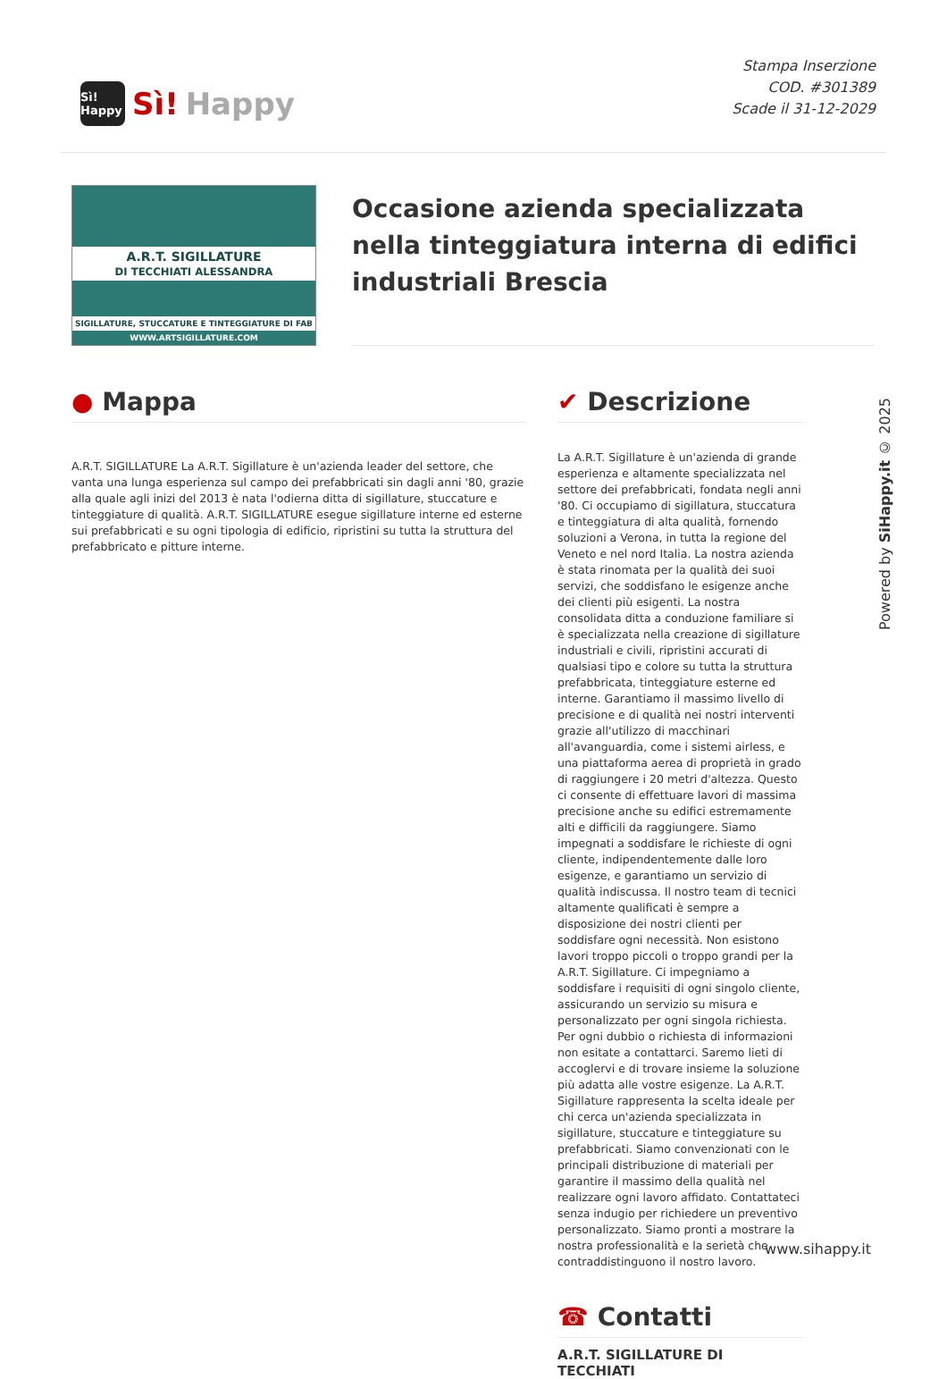Sì! Happy
Sì! Happy
Stampa Inserzione
COD. #301389
Scade il 31-12-2029
A.R.T. SIGILLATURE
DI TECCHIATI ALESSANDRA
SIGILLATURE, STUCCATURE E TINTEGGIATURE DI FAB
WWW.ARTSIGILLATURE.COM
Occasione azienda specializzata nella tinteggiatura interna di edifici industriali Brescia
● Mappa
A.R.T. SIGILLATURE La A.R.T. Sigillature è un'azienda leader del settore, che vanta una lunga esperienza sul campo dei prefabbricati sin dagli anni '80, grazie alla quale agli inizi del 2013 è nata l'odierna ditta di sigillature, stuccature e tinteggiature di qualità. A.R.T. SIGILLATURE esegue sigillature interne ed esterne sui prefabbricati e su ogni tipologia di edificio, ripristini su tutta la struttura del prefabbricato e pitture interne.
✔ Descrizione
La A.R.T. Sigillature è un'azienda di grande esperienza e altamente specializzata nel settore dei prefabbricati, fondata negli anni '80. Ci occupiamo di sigillatura, stuccatura e tinteggiatura di alta qualità, fornendo soluzioni a Verona, in tutta la regione del Veneto e nel nord Italia. La nostra azienda è stata rinomata per la qualità dei suoi servizi, che soddisfano le esigenze anche dei clienti più esigenti. La nostra consolidata ditta a conduzione familiare si è specializzata nella creazione di sigillature industriali e civili, ripristini accurati di qualsiasi tipo e colore su tutta la struttura prefabbricata, tinteggiature esterne ed interne. Garantiamo il massimo livello di precisione e di qualità nei nostri interventi grazie all'utilizzo di macchinari all'avanguardia, come i sistemi airless, e una piattaforma aerea di proprietà in grado di raggiungere i 20 metri d'altezza. Questo ci consente di effettuare lavori di massima precisione anche su edifici estremamente alti e difficili da raggiungere. Siamo impegnati a soddisfare le richieste di ogni cliente, indipendentemente dalle loro esigenze, e garantiamo un servizio di qualità indiscussa. Il nostro team di tecnici altamente qualificati è sempre a disposizione dei nostri clienti per soddisfare ogni necessità. Non esistono lavori troppo piccoli o troppo grandi per la A.R.T. Sigillature. Ci impegniamo a soddisfare i requisiti di ogni singolo cliente, assicurando un servizio su misura e personalizzato per ogni singola richiesta. Per ogni dubbio o richiesta di informazioni non esitate a contattarci. Saremo lieti di accoglervi e di trovare insieme la soluzione più adatta alle vostre esigenze. La A.R.T. Sigillature rappresenta la scelta ideale per chi cerca un'azienda specializzata in sigillature, stuccature e tinteggiature su prefabbricati. Siamo convenzionati con le principali distribuzione di materiali per garantire il massimo della qualità nel realizzare ogni lavoro affidato. Contattateci senza indugio per richiedere un preventivo personalizzato. Siamo pronti a mostrare la nostra professionalità e la serietà che contraddistinguono il nostro lavoro.
☎ Contatti
A.R.T. SIGILLATURE DI TECCHIATI
Powered by SiHappy.it © 2025
www.sihappy.it